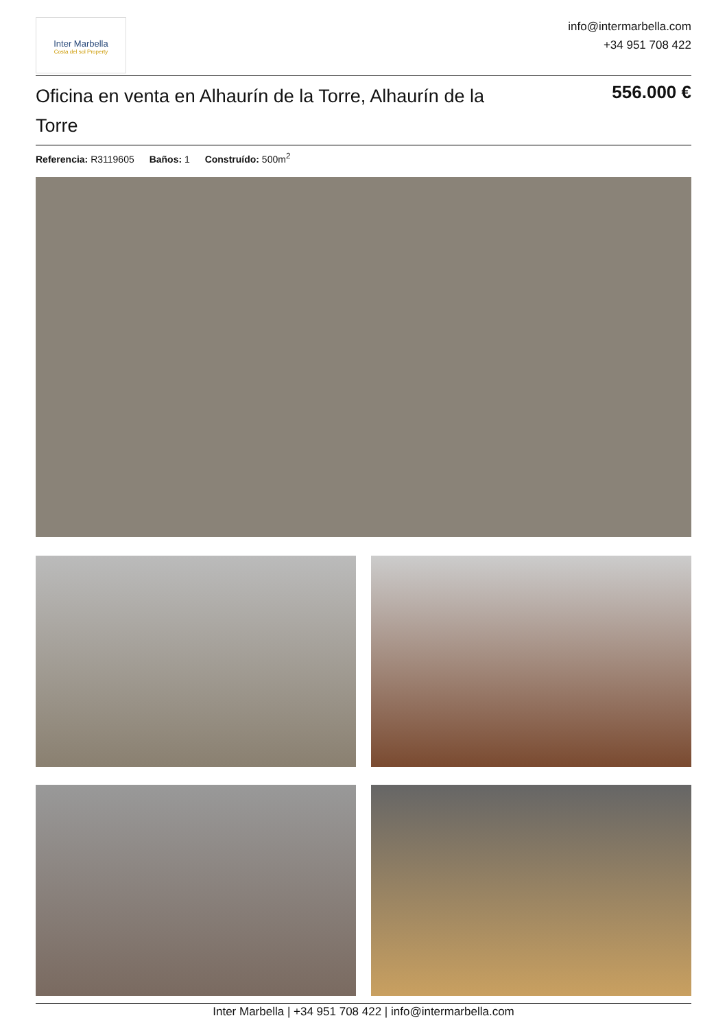Inter Marbella
Costa del sol Property
info@intermarbella.com
+34 951 708 422
Oficina en venta en Alhaurín de la Torre, Alhaurín de la Torre
556.000 €
Referencia: R3119605 Baños: 1 Construído: 500m<sup>2</sup>
Inter Marbella | +34 951 708 422 | info@intermarbella.com